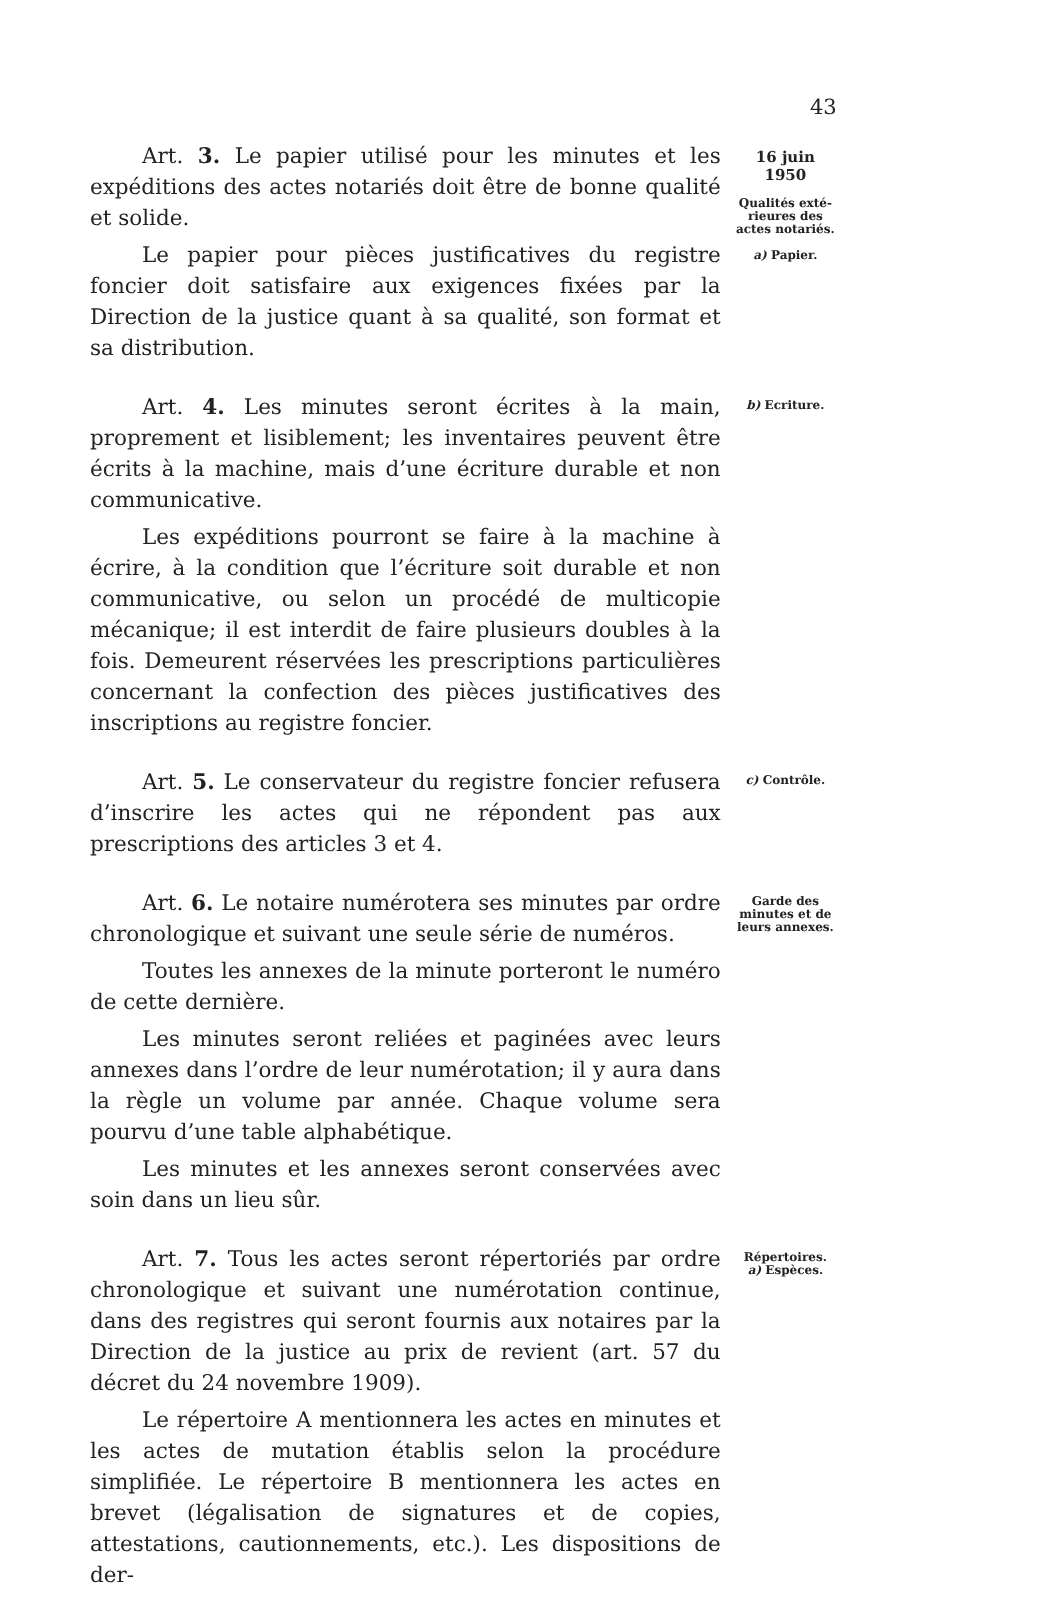43
Art. 3. Le papier utilisé pour les minutes et les expéditions des actes notariés doit être de bonne qualité et solide.
Le papier pour pièces justificatives du registre foncier doit satisfaire aux exigences fixées par la Direction de la justice quant à sa qualité, son format et sa distribution.
16 juin
1950
Qualités exté-
rieures des
actes notariés.
a) Papier.
Art. 4. Les minutes seront écrites à la main, proprement et lisiblement; les inventaires peuvent être écrits à la machine, mais d’une écriture durable et non communicative.
Les expéditions pourront se faire à la machine à écrire, à la condition que l’écriture soit durable et non communicative, ou selon un procédé de multicopie mécanique; il est interdit de faire plusieurs doubles à la fois. Demeurent réservées les prescriptions particulières concernant la confection des pièces justificatives des inscriptions au registre foncier.
b) Ecriture.
Art. 5. Le conservateur du registre foncier refusera d’inscrire les actes qui ne répondent pas aux prescriptions des articles 3 et 4.
c) Contrôle.
Art. 6. Le notaire numérotera ses minutes par ordre chronologique et suivant une seule série de numéros.
Toutes les annexes de la minute porteront le numéro de cette dernière.
Les minutes seront reliées et paginées avec leurs annexes dans l’ordre de leur numérotation; il y aura dans la règle un volume par année. Chaque volume sera pourvu d’une table alphabétique.
Les minutes et les annexes seront conservées avec soin dans un lieu sûr.
Garde des
minutes et de
leurs annexes.
Art. 7. Tous les actes seront répertoriés par ordre chronologique et suivant une numérotation continue, dans des registres qui seront fournis aux notaires par la Direction de la justice au prix de revient (art. 57 du décret du 24 novembre 1909).
Le répertoire A mentionnera les actes en minutes et les actes de mutation établis selon la procédure simplifiée. Le répertoire B mentionnera les actes en brevet (légalisation de signatures et de copies, attestations, cautionnements, etc.). Les dispositions de der-
Répertoires.
a) Espèces.